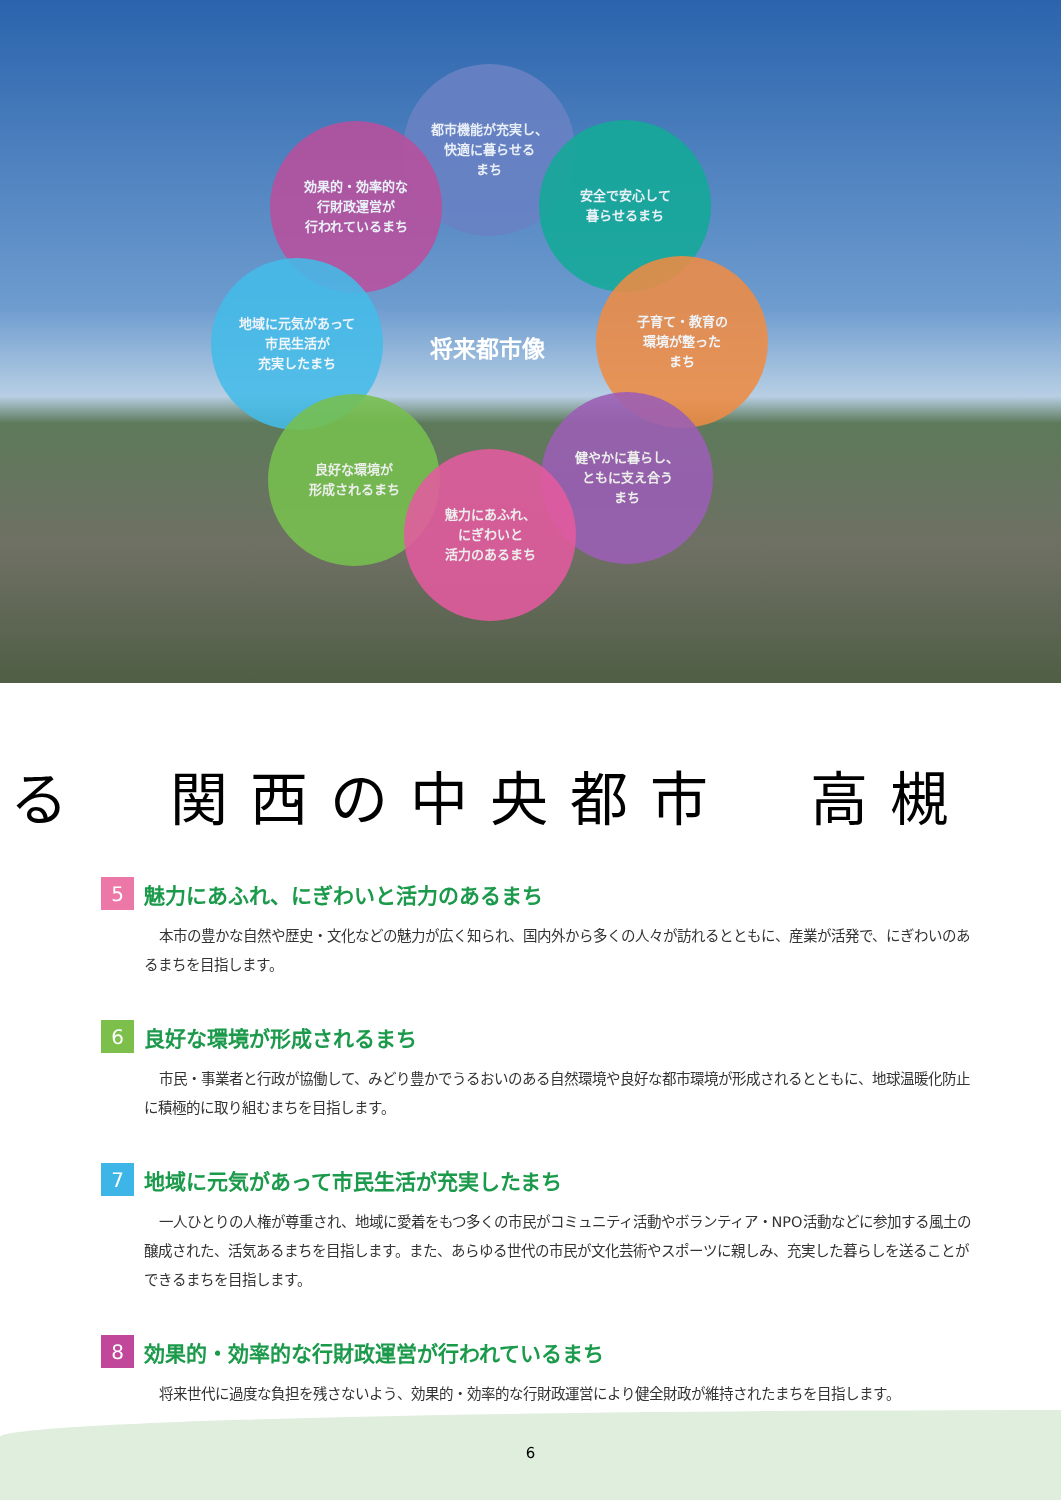都市機能が充実し、
快適に暮らせる
まち
効果的・効率的な
行財政運営が
行われているまち
安全で安心して
暮らせるまち
地域に元気があって
市民生活が
充実したまち
将来都市像
子育て・教育の
環境が整った
まち
良好な環境が
形成されるまち
健やかに暮らし、
ともに支え合う
まち
魅力にあふれ、
にぎわいと
活力のあるまち
る　関西の中央都市　高槻
5 魅力にあふれ、にぎわいと活力のあるまち
本市の豊かな自然や歴史・文化などの魅力が広く知られ、国内外から多くの人々が訪れるとともに、産業が活発で、にぎわいのあるまちを目指します。
6 良好な環境が形成されるまち
市民・事業者と行政が協働して、みどり豊かでうるおいのある自然環境や良好な都市環境が形成されるとともに、地球温暖化防止に積極的に取り組むまちを目指します。
7 地域に元気があって市民生活が充実したまち
一人ひとりの人権が尊重され、地域に愛着をもつ多くの市民がコミュニティ活動やボランティア・NPO活動などに参加する風土の醸成された、活気あるまちを目指します。また、あらゆる世代の市民が文化芸術やスポーツに親しみ、充実した暮らしを送ることができるまちを目指します。
8 効果的・効率的な行財政運営が行われているまち
将来世代に過度な負担を残さないよう、効果的・効率的な行財政運営により健全財政が維持されたまちを目指します。
6